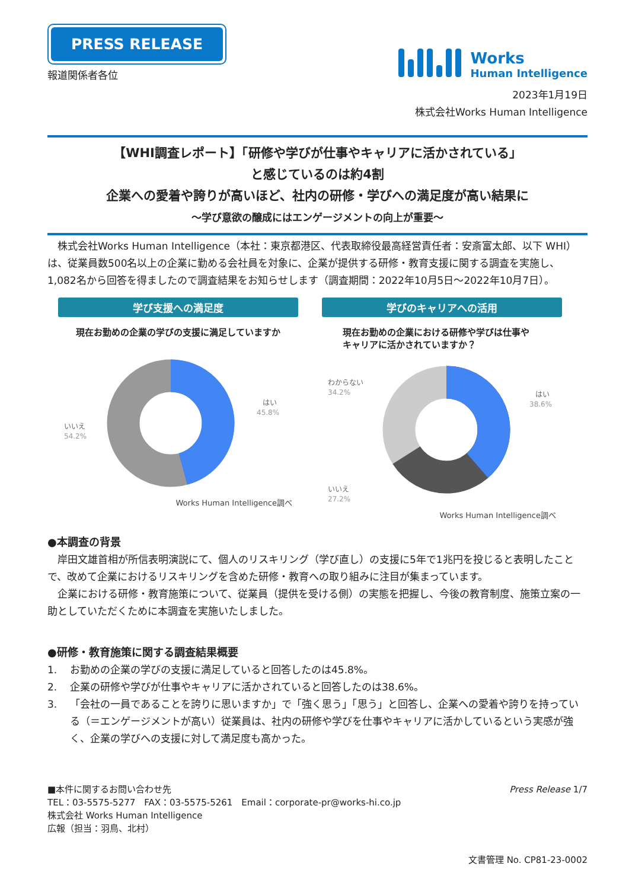PRESS RELEASE
報道関係者各位
Works
Human Intelligence
2023年1月19日
株式会社Works Human Intelligence
【WHI調査レポート】「研修や学びが仕事やキャリアに活かされている」
と感じているのは約4割
企業への愛着や誇りが高いほど、社内の研修・学びへの満足度が高い結果に
～学び意欲の醸成にはエンゲージメントの向上が重要～
　株式会社Works Human Intelligence（本社：東京都港区、代表取締役最高経営責任者：安斎富太郎、以下 WHI）は、従業員数500名以上の企業に勤める会社員を対象に、企業が提供する研修・教育支援に関する調査を実施し、1,082名から回答を得ましたので調査結果をお知らせします（調査期間：2022年10月5日～2022年10月7日）。
学び支援への満足度
現在お勤めの企業の学びの支援に満足していますか
いいえ
54.2%
はい
45.8%
Works Human Intelligence調べ
学びのキャリアへの活用
現在お勤めの企業における研修や学びは仕事や
キャリアに活かされていますか？
わからない
34.2%
はい
38.6%
いいえ
27.2%
Works Human Intelligence調べ
●本調査の背景
　岸田文雄首相が所信表明演説にて、個人のリスキリング（学び直し）の支援に5年で1兆円を投じると表明したことで、改めて企業におけるリスキリングを含めた研修・教育への取り組みに注目が集まっています。
　企業における研修・教育施策について、従業員（提供を受ける側）の実態を把握し、今後の教育制度、施策立案の一助としていただくために本調査を実施いたしました。
●研修・教育施策に関する調査結果概要
1. お勤めの企業の学びの支援に満足していると回答したのは45.8%。
2. 企業の研修や学びが仕事やキャリアに活かされていると回答したのは38.6%。
3. 「会社の一員であることを誇りに思いますか」で「強く思う」「思う」と回答し、企業への愛着や誇りを持っている（＝エンゲージメントが高い）従業員は、社内の研修や学びを仕事やキャリアに活かしているという実感が強く、企業の学びへの支援に対して満足度も高かった。
■本件に関するお問い合わせ先
TEL：03-5575-5277　FAX：03-5575-5261　Email：corporate-pr@works-hi.co.jp
株式会社 Works Human Intelligence
広報（担当：羽鳥、北村）
Press Release 1/7
文書管理 No. CP81-23-0002